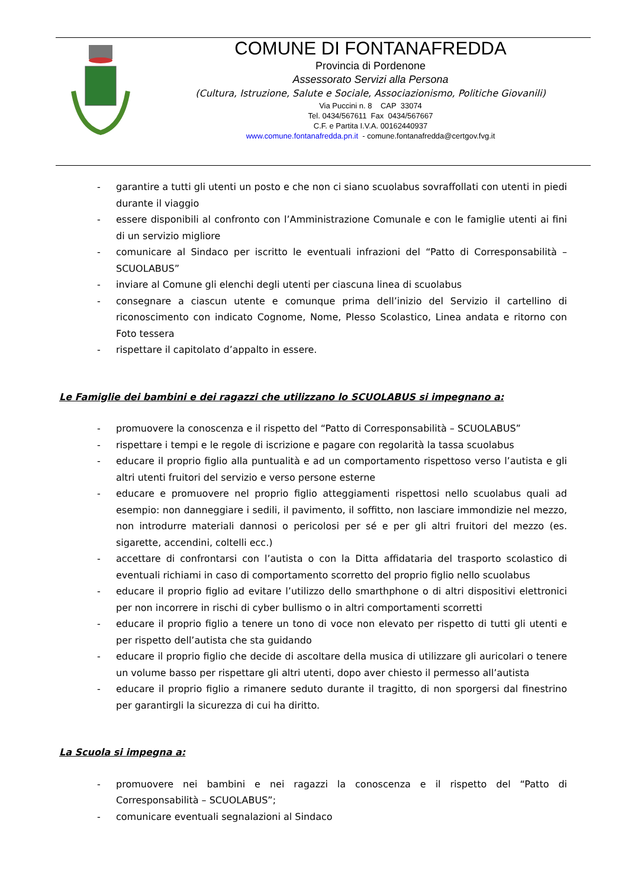COMUNE DI FONTANAFREDDA
Provincia di Pordenone
Assessorato Servizi alla Persona
(Cultura, Istruzione, Salute e Sociale, Associazionismo, Politiche Giovanili)
Via Puccini n. 8 CAP 33074
Tel. 0434/567611 Fax 0434/567667
C.F. e Partita I.V.A. 00162440937
www.comune.fontanafredda.pn.it - comune.fontanafredda@certgov.fvg.it
- garantire a tutti gli utenti un posto e che non ci siano scuolabus sovraffollati con utenti in piedi durante il viaggio
- essere disponibili al confronto con l’Amministrazione Comunale e con le famiglie utenti ai fini di un servizio migliore
- comunicare al Sindaco per iscritto le eventuali infrazioni del “Patto di Corresponsabilità – SCUOLABUS”
- inviare al Comune gli elenchi degli utenti per ciascuna linea di scuolabus
- consegnare a ciascun utente e comunque prima dell’inizio del Servizio il cartellino di riconoscimento con indicato Cognome, Nome, Plesso Scolastico, Linea andata e ritorno con Foto tessera
- rispettare il capitolato d’appalto in essere.
Le Famiglie dei bambini e dei ragazzi che utilizzano lo SCUOLABUS si impegnano a:
- promuovere la conoscenza e il rispetto del “Patto di Corresponsabilità – SCUOLABUS”
- rispettare i tempi e le regole di iscrizione e pagare con regolarità la tassa scuolabus
- educare il proprio figlio alla puntualità e ad un comportamento rispettoso verso l’autista e gli altri utenti fruitori del servizio e verso persone esterne
- educare e promuovere nel proprio figlio atteggiamenti rispettosi nello scuolabus quali ad esempio: non danneggiare i sedili, il pavimento, il soffitto, non lasciare immondizie nel mezzo, non introdurre materiali dannosi o pericolosi per sé e per gli altri fruitori del mezzo (es. sigarette, accendini, coltelli ecc.)
- accettare di confrontarsi con l’autista o con la Ditta affidataria del trasporto scolastico di eventuali richiami in caso di comportamento scorretto del proprio figlio nello scuolabus
- educare il proprio figlio ad evitare l’utilizzo dello smarthphone o di altri dispositivi elettronici per non incorrere in rischi di cyber bullismo o in altri comportamenti scorretti
- educare il proprio figlio a tenere un tono di voce non elevato per rispetto di tutti gli utenti e per rispetto dell’autista che sta guidando
- educare il proprio figlio che decide di ascoltare della musica di utilizzare gli auricolari o tenere un volume basso per rispettare gli altri utenti, dopo aver chiesto il permesso all’autista
- educare il proprio figlio a rimanere seduto durante il tragitto, di non sporgersi dal finestrino per garantirgli la sicurezza di cui ha diritto.
La Scuola si impegna a:
- promuovere nei bambini e nei ragazzi la conoscenza e il rispetto del “Patto di Corresponsabilità – SCUOLABUS”;
- comunicare eventuali segnalazioni al Sindaco